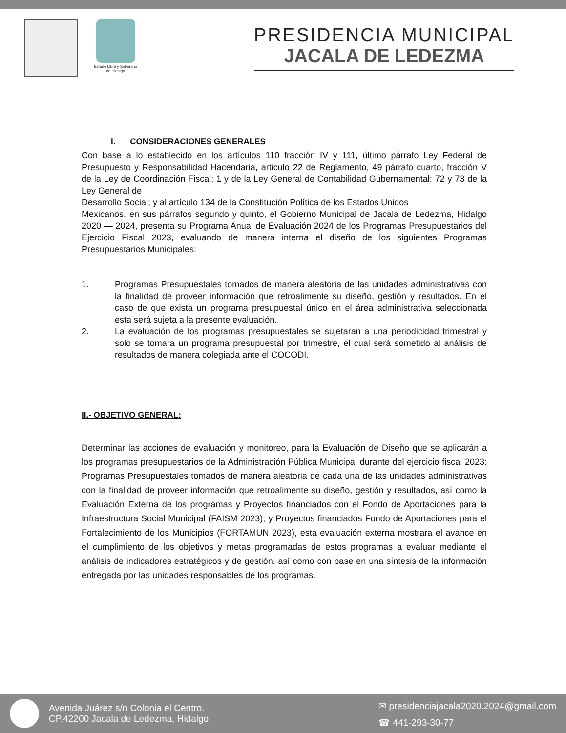Estado Libre y Soberano de Hidalgo
PRESIDENCIA MUNICIPAL
JACALA DE LEDEZMA
I. CONSIDERACIONES GENERALES
Con base a lo establecido en los artículos 110 fracción IV y 111, último párrafo Ley Federal de Presupuesto y Responsabilidad Hacendaria, articulo 22 de Reglamento, 49 párrafo cuarto, fracción V de la Ley de Coordinación Fiscal; 1 y de la Ley General de Contabilidad Gubernamental; 72 y 73 de la Ley General de
Desarrollo Social; y al artículo 134 de la Constitución Política de los Estados Unidos
Mexicanos, en sus párrafos segundo y quinto, el Gobierno Municipal de Jacala de Ledezma, Hidalgo 2020 — 2024, presenta su Programa Anual de Evaluación 2024 de los Programas Presupuestarios del Ejercicio Fiscal 2023, evaluando de manera interna el diseño de los siguientes Programas Presupuestarios Municipales:
1. Programas Presupuestales tomados de manera aleatoria de las unidades administrativas con la finalidad de proveer información que retroalimente su diseño, gestión y resultados. En el caso de que exista un programa presupuestal único en el área administrativa seleccionada esta será sujeta a la presente evaluación.
2. La evaluación de los programas presupuestales se sujetaran a una periodicidad trimestral y solo se tomara un programa presupuestal por trimestre, el cual será sometido al análisis de resultados de manera colegiada ante el COCODI.
II.- OBJETIVO GENERAL:
Determinar las acciones de evaluación y monitoreo, para la Evaluación de Diseño que se aplicarán a los programas presupuestarios de la Administración Pública Municipal durante del ejercicio fiscal 2023: Programas Presupuestales tomados de manera aleatoria de cada una de las unidades administrativas con la finalidad de proveer información que retroalimente su diseño, gestión y resultados, así como la Evaluación Externa de los programas y Proyectos financiados con el Fondo de Aportaciones para la Infraestructura Social Municipal (FAISM 2023); y Proyectos financiados Fondo de Aportaciones para el Fortalecimiento de los Municipios (FORTAMUN 2023), esta evaluación externa mostrara el avance en el cumplimiento de los objetivos y metas programadas de estos programas a evaluar mediante el análisis de indicadores estratégicos y de gestión, así como con base en una síntesis de la información entregada por las unidades responsables de los programas.
Avenida Juárez s/n Colonia el Centro.
CP.42200 Jacala de Ledezma, Hidalgo.
✉ presidenciajacala2020.2024@gmail.com
☎ 441-293-30-77